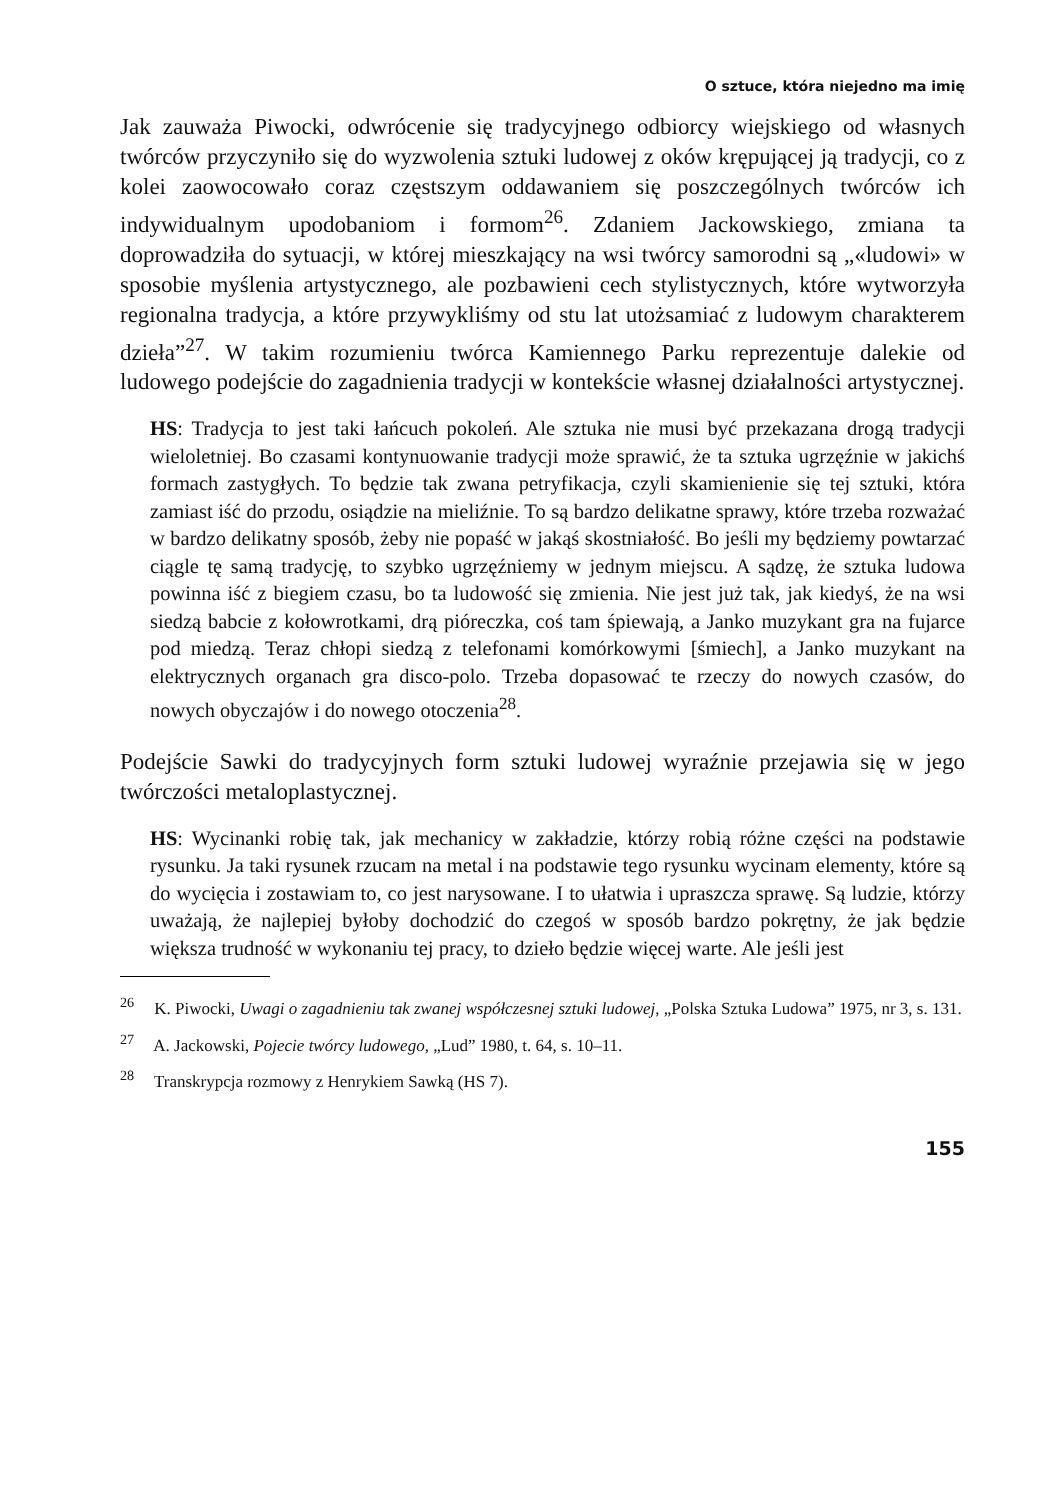O sztuce, która niejedno ma imię
Jak zauważa Piwocki, odwrócenie się tradycyjnego odbiorcy wiejskiego od własnych twórców przyczyniło się do wyzwolenia sztuki ludowej z oków krępującej ją tradycji, co z kolei zaowocowało coraz częstszym oddawaniem się poszczególnych twórców ich indywidualnym upodobaniom i formom<sup>26</sup>. Zdaniem Jackowskiego, zmiana ta doprowadziła do sytuacji, w której mieszkający na wsi twórcy samorodni są „«ludowi» w sposobie myślenia artystycznego, ale pozbawieni cech stylistycznych, które wytworzyła regionalna tradycja, a które przywykliśmy od stu lat utożsamiać z ludowym charakterem dzieła”<sup>27</sup>. W takim rozumieniu twórca Kamiennego Parku reprezentuje dalekie od ludowego podejście do zagadnienia tradycji w kontekście własnej działalności artystycznej.
HS: Tradycja to jest taki łańcuch pokoleń. Ale sztuka nie musi być przekazana drogą tradycji wieloletniej. Bo czasami kontynuowanie tradycji może sprawić, że ta sztuka ugrzęźnie w jakichś formach zastygłych. To będzie tak zwana petryfikacja, czyli skamienienie się tej sztuki, która zamiast iść do przodu, osiądzie na mieliźnie. To są bardzo delikatne sprawy, które trzeba rozważać w bardzo delikatny sposób, żeby nie popaść w jakąś skostniałość. Bo jeśli my będziemy powtarzać ciągle tę samą tradycję, to szybko ugrzęźniemy w jednym miejscu. A sądzę, że sztuka ludowa powinna iść z biegiem czasu, bo ta ludowość się zmienia. Nie jest już tak, jak kiedyś, że na wsi siedzą babcie z kołowrotkami, drą pióreczka, coś tam śpiewają, a Janko muzykant gra na fujarce pod miedzą. Teraz chłopi siedzą z telefonami komórkowymi [śmiech], a Janko muzykant na elektrycznych organach gra disco-polo. Trzeba dopasować te rzeczy do nowych czasów, do nowych obyczajów i do nowego otoczenia<sup>28</sup>.
Podejście Sawki do tradycyjnych form sztuki ludowej wyraźnie przejawia się w jego twórczości metaloplastycznej.
HS: Wycinanki robię tak, jak mechanicy w zakładzie, którzy robią różne części na podstawie rysunku. Ja taki rysunek rzucam na metal i na podstawie tego rysunku wycinam elementy, które są do wycięcia i zostawiam to, co jest narysowane. I to ułatwia i upraszcza sprawę. Są ludzie, którzy uważają, że najlepiej byłoby dochodzić do czegoś w sposób bardzo pokrętny, że jak będzie większa trudność w wykonaniu tej pracy, to dzieło będzie więcej warte. Ale jeśli jest
<sup>26</sup> K. Piwocki, Uwagi o zagadnieniu tak zwanej współczesnej sztuki ludowej, „Polska Sztuka Ludowa” 1975, nr 3, s. 131.
<sup>27</sup> A. Jackowski, Pojecie twórcy ludowego, „Lud” 1980, t. 64, s. 10–11.
<sup>28</sup> Transkrypcja rozmowy z Henrykiem Sawką (HS 7).
155